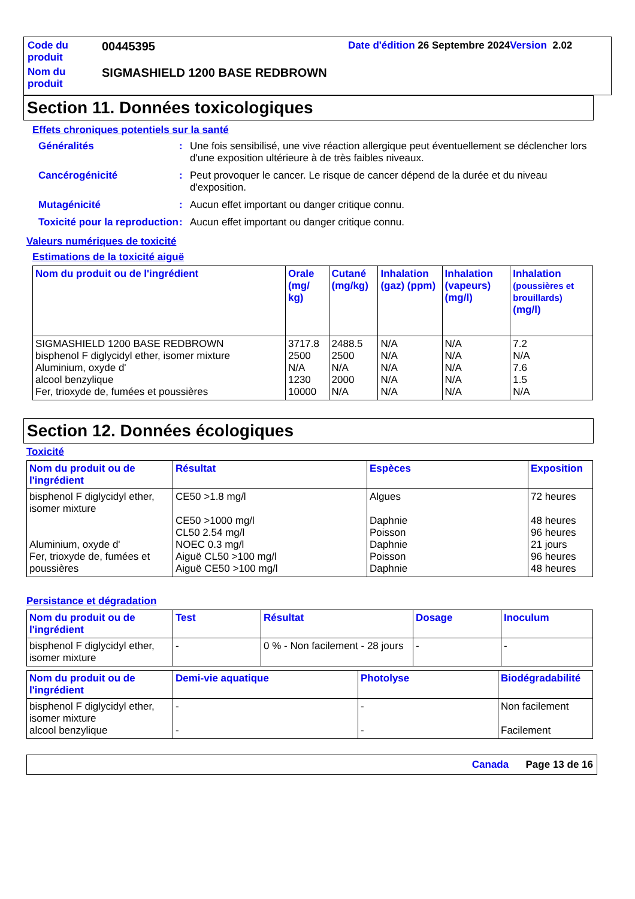| Code du produit | 00445395 | Date d'édition 26 Septembre 2024 Version 2.02 |
| Nom du produit | SIGMASHIELD 1200 BASE REDBROWN | |
Section 11. Données toxicologiques
Effets chroniques potentiels sur la santé
| Généralités | : | Une fois sensibilisé, une vive réaction allergique peut éventuellement se déclencher lors d'une exposition ultérieure à de très faibles niveaux. |
| Cancérogénicité | : | Peut provoquer le cancer. Le risque de cancer dépend de la durée et du niveau d'exposition. |
| Mutagénicité | : | Aucun effet important ou danger critique connu. |
| Toxicité pour la reproduction | : | Aucun effet important ou danger critique connu. |
Valeurs numériques de toxicité
Estimations de la toxicité aiguë
| Nom du produit ou de l'ingrédient | Orale (mg/ kg) | Cutané (mg/kg) | Inhalation (gaz) (ppm) | Inhalation (vapeurs) (mg/l) | Inhalation (poussières et brouillards) (mg/l) |
| --- | --- | --- | --- | --- | --- |
| SIGMASHIELD 1200 BASE REDBROWN bisphenol F diglycidyl ether, isomer mixture Aluminium, oxyde d' alcool benzylique Fer, trioxyde de, fumées et poussières | 3717.8 2500 N/A 1230 10000 | 2488.5 2500 N/A 2000 N/A | N/A N/A N/A N/A N/A | N/A N/A N/A N/A N/A | 7.2 N/A 7.6 1.5 N/A |
Section 12. Données écologiques
Toxicité
| Nom du produit ou de l'ingrédient | Résultat | Espèces | Exposition |
| --- | --- | --- | --- |
| bisphenol F diglycidyl ether, isomer mixture Aluminium, oxyde d' Fer, trioxyde de, fumées et poussières | CE50 >1.8 mg/l CE50 >1000 mg/l CL50 2.54 mg/l NOEC 0.3 mg/l Aiguë CL50 >100 mg/l Aiguë CE50 >100 mg/l | Algues Daphnie Poisson Daphnie Poisson Daphnie | 72 heures 48 heures 96 heures 21 jours 96 heures 48 heures |
Persistance et dégradation
| Nom du produit ou de l'ingrédient | Test | Résultat | Dosage | Inoculum |
| --- | --- | --- | --- | --- |
| bisphenol F diglycidyl ether, isomer mixture | - | 0 % - Non facilement - 28 jours | - | - |
| Nom du produit ou de l'ingrédient | Demi-vie aquatique | Photolyse | Biodégradabilité |
| --- | --- | --- | --- |
| bisphenol F diglycidyl ether, isomer mixture alcool benzylique | - - | - - | Non facilement Facilement |
Canada Page 13 de 16